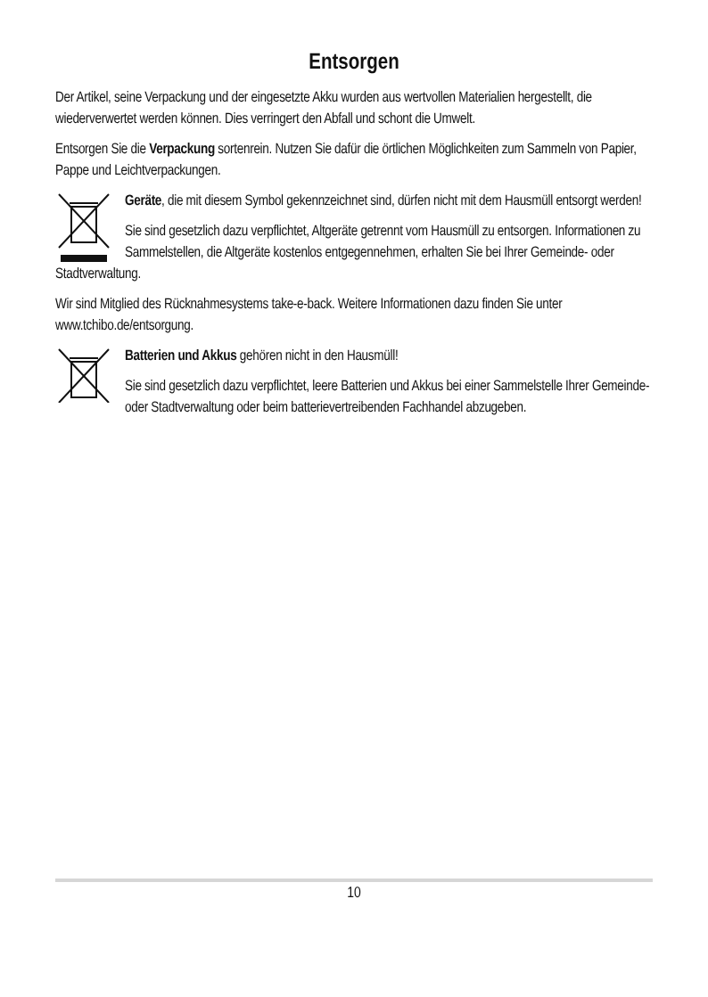Entsorgen
Der Artikel, seine Verpackung und der eingesetzte Akku wurden aus wertvollen Materialien hergestellt, die wiederverwertet werden können. Dies verringert den Abfall und schont die Umwelt.
Entsorgen Sie die Verpackung sortenrein. Nutzen Sie dafür die örtlichen Möglichkeiten zum Sammeln von Papier, Pappe und Leichtverpackungen.
Geräte, die mit diesem Symbol gekennzeichnet sind, dürfen nicht mit dem Hausmüll entsorgt werden!
Sie sind gesetzlich dazu verpflichtet, Altgeräte getrennt vom Hausmüll zu entsorgen. Informationen zu Sammelstellen, die Altgeräte kostenlos entgegennehmen, erhalten Sie bei Ihrer Gemeinde- oder Stadtverwaltung.
Wir sind Mitglied des Rücknahmesystems take-e-back. Weitere Informationen dazu finden Sie unter www.tchibo.de/entsorgung.
Batterien und Akkus gehören nicht in den Hausmüll!
Sie sind gesetzlich dazu verpflichtet, leere Batterien und Akkus bei einer Sammelstelle Ihrer Gemeinde- oder Stadtverwaltung oder beim batterievertreibenden Fachhandel abzugeben.
10